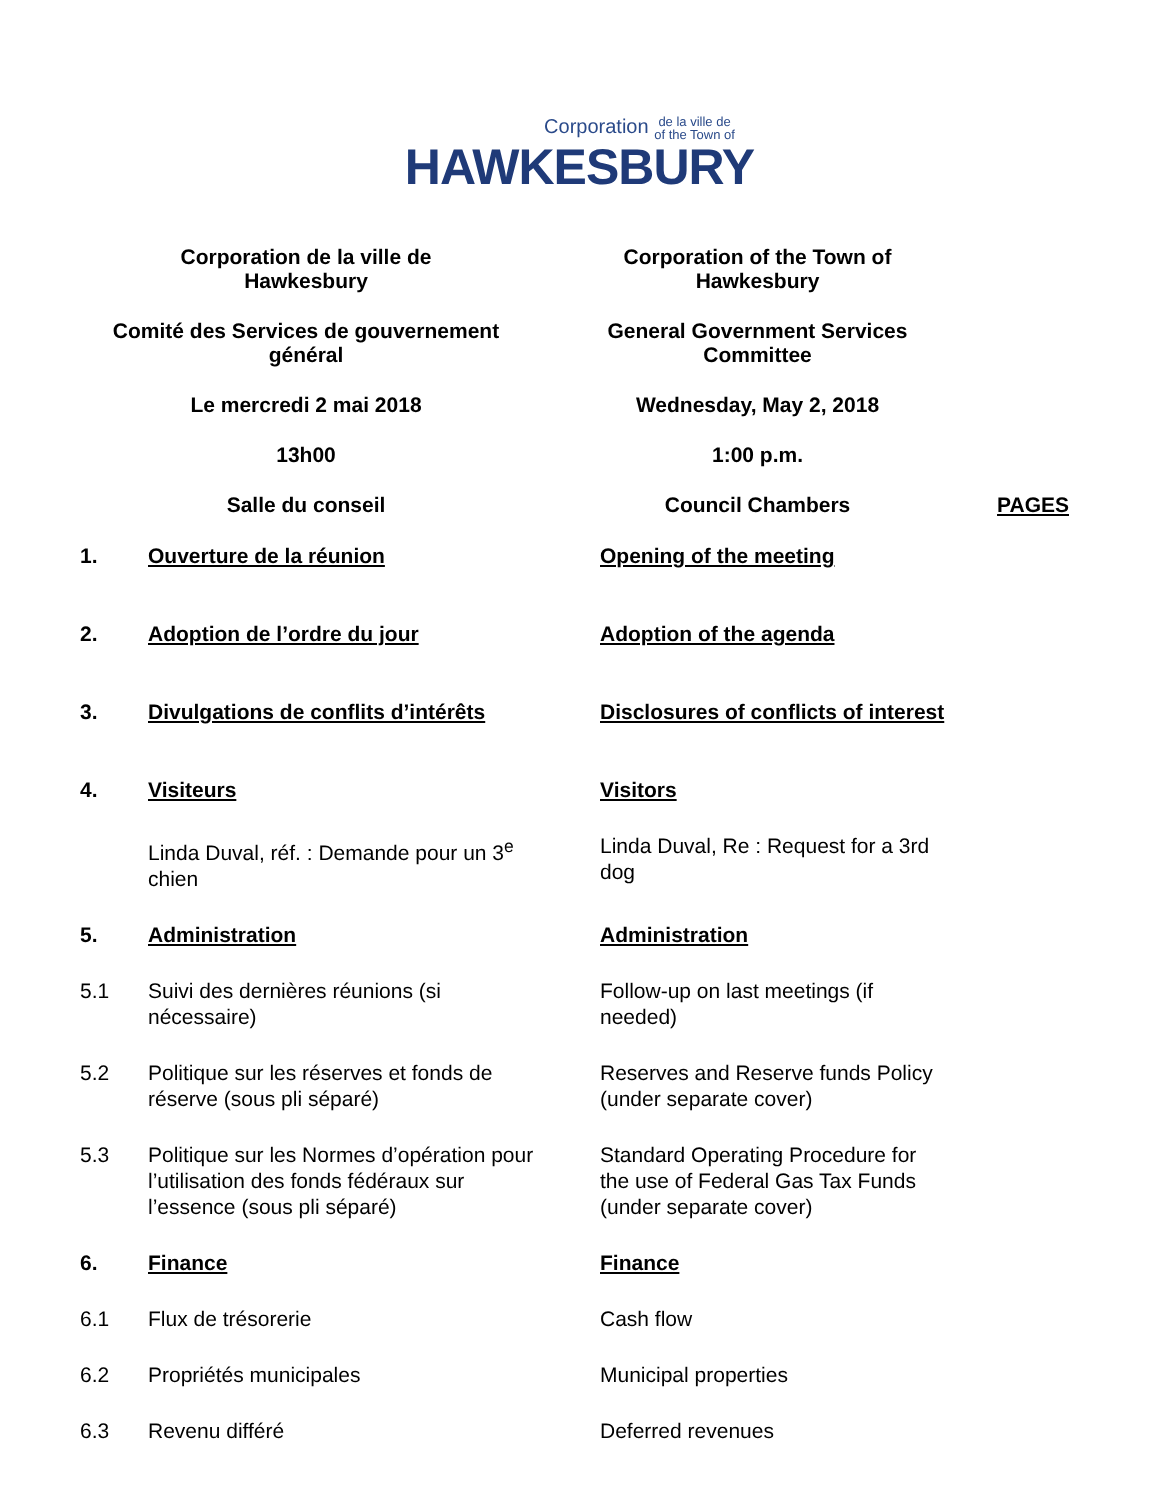Corporation de la ville de
of the Town of
HAWKESBURY
Corporation de la ville de
Hawkesbury
Corporation of the Town of
Hawkesbury
Comité des Services de gouvernement
général
General Government Services
Committee
Le mercredi 2 mai 2018
Wednesday, May 2, 2018
13h00
1:00 p.m.
Salle du conseil
Council Chambers
PAGES
1.
Ouverture de la réunion
Opening of the meeting
2.
Adoption de l’ordre du jour
Adoption of the agenda
3.
Divulgations de conflits d’intérêts
Disclosures of conflicts of interest
4.
Visiteurs
Visitors
Linda Duval, réf. : Demande pour un 3<sup>e</sup>
chien
Linda Duval, Re : Request for a 3rd
dog
5.
Administration
Administration
5.1
Suivi des dernières réunions (si
nécessaire)
Follow-up on last meetings (if
needed)
5.2
Politique sur les réserves et fonds de
réserve (sous pli séparé)
Reserves and Reserve funds Policy
(under separate cover)
5.3
Politique sur les Normes d’opération pour
l’utilisation des fonds fédéraux sur
l’essence (sous pli séparé)
Standard Operating Procedure for
the use of Federal Gas Tax Funds
(under separate cover)
6.
Finance
Finance
6.1
Flux de trésorerie
Cash flow
6.2
Propriétés municipales
Municipal properties
6.3
Revenu différé
Deferred revenues